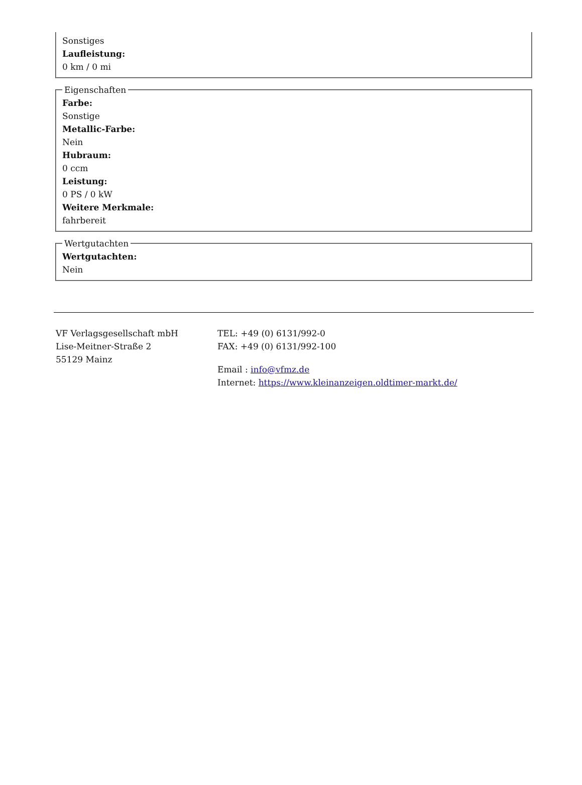Sonstiges
Laufleistung:
0 km / 0 mi
Eigenschaften
Farbe:
Sonstige
Metallic-Farbe:
Nein
Hubraum:
0 ccm
Leistung:
0 PS / 0 kW
Weitere Merkmale:
fahrbereit
Wertgutachten
Wertgutachten:
Nein
VF Verlagsgesellschaft mbH
Lise-Meitner-Straße 2
55129 Mainz
TEL: +49 (0) 6131/992-0
FAX: +49 (0) 6131/992-100
Email : info@vfmz.de
Internet: https://www.kleinanzeigen.oldtimer-markt.de/